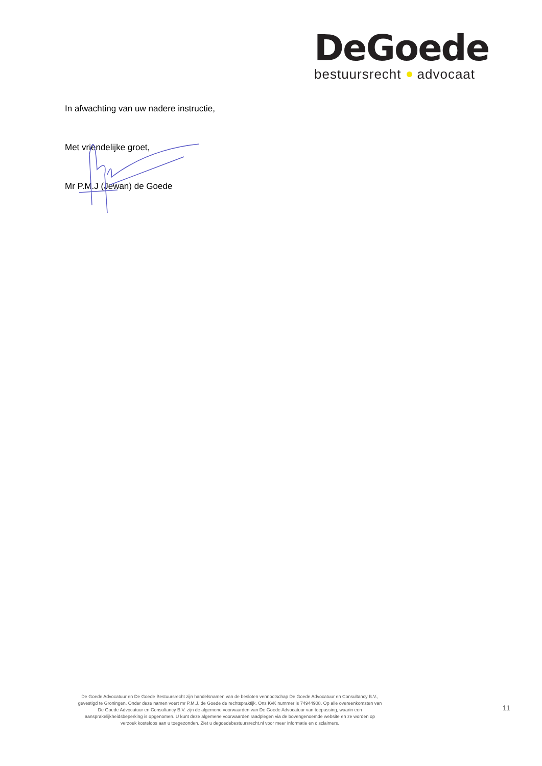DeGoede
bestuursrecht advocaat
In afwachting van uw nadere instructie,
Met vriendelijke groet,
Mr P.M.J (Jewan) de Goede
De Goede Advocatuur en De Goede Bestuursrecht zijn handelsnamen van de besloten vennootschap De Goede Advocatuur en Consultancy B.V., gevestigd te Groningen. Onder deze namen voert mr P.M.J. de Goede de rechtspraktijk. Ons KvK nummer is 74944908. Op alle overeenkomsten van De Goede Advocatuur en Consultancy B.V. zijn de algemene voorwaarden van De Goede Advocatuur van toepassing, waarin een aansprakelijkheidsbeperking is opgenomen. U kunt deze algemene voorwaarden raadplegen via de bovengenoemde website en ze worden op verzoek kosteloos aan u toegezonden. Ziet u degoedebestuursrecht.nl voor meer informatie en disclaimers.
11